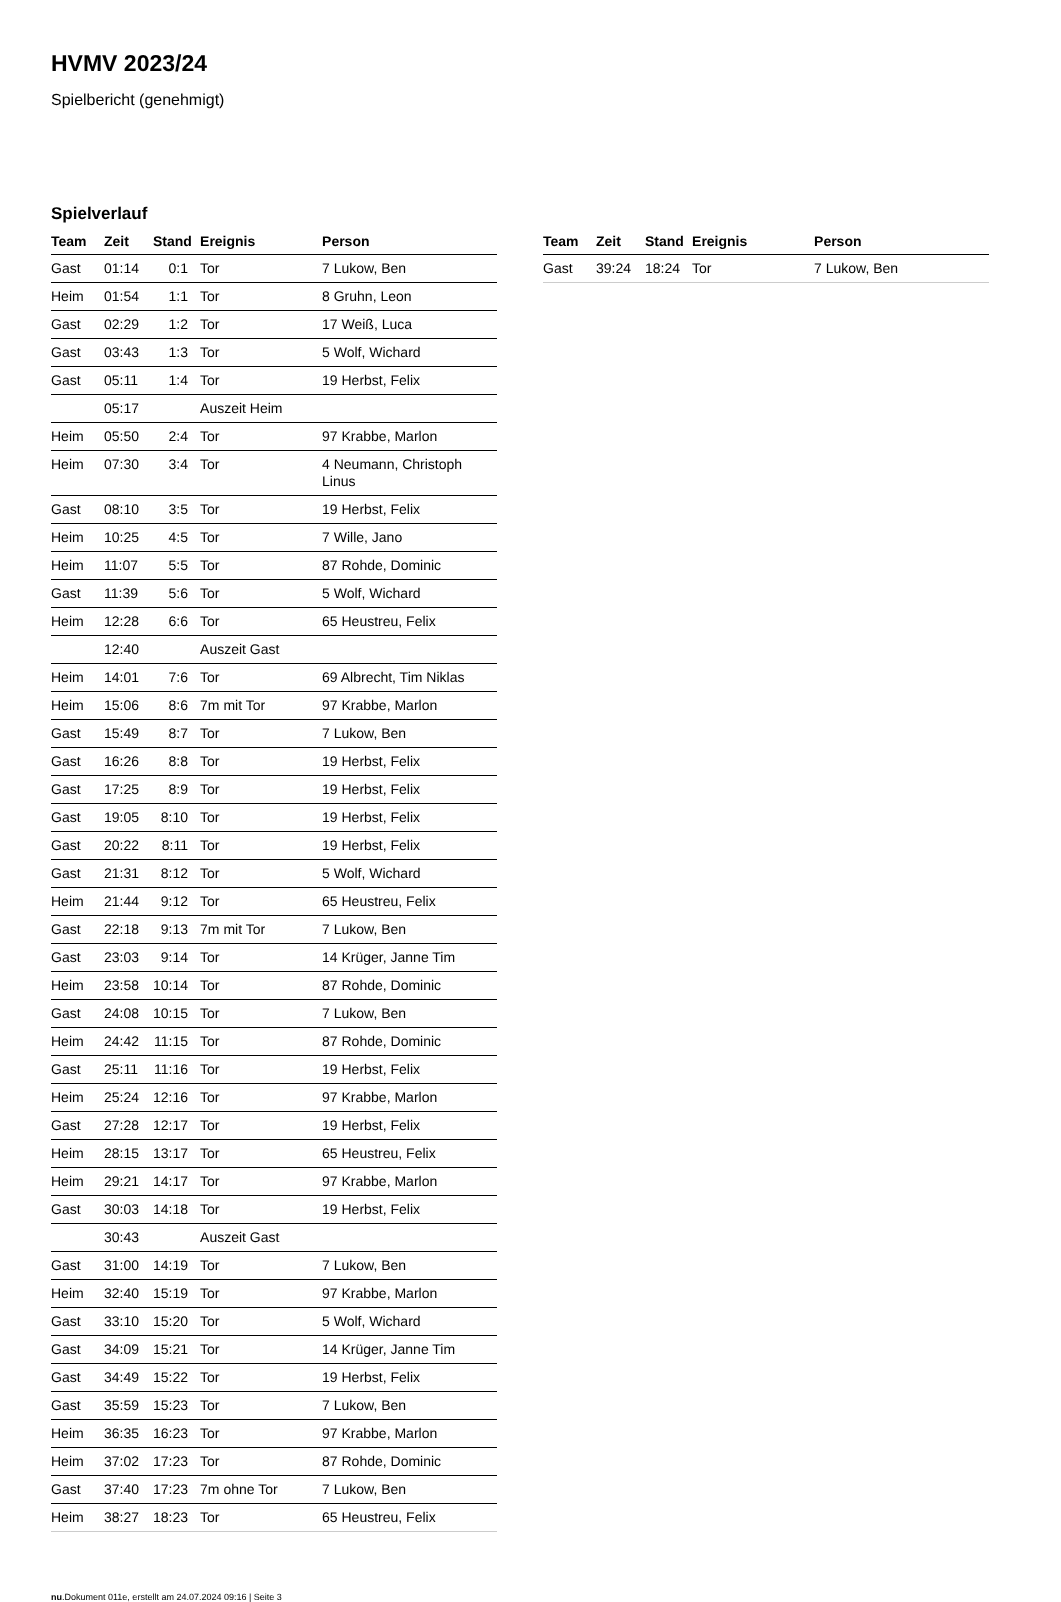HVMV 2023/24
Spielbericht (genehmigt)
Spielverlauf
| Team | Zeit | Stand | Ereignis | Person |
| --- | --- | --- | --- | --- |
| Gast | 01:14 | 0:1 | Tor | 7 Lukow, Ben |
| Heim | 01:54 | 1:1 | Tor | 8 Gruhn, Leon |
| Gast | 02:29 | 1:2 | Tor | 17 Weiß, Luca |
| Gast | 03:43 | 1:3 | Tor | 5 Wolf, Wichard |
| Gast | 05:11 | 1:4 | Tor | 19 Herbst, Felix |
| | 05:17 | | Auszeit Heim | |
| Heim | 05:50 | 2:4 | Tor | 97 Krabbe, Marlon |
| Heim | 07:30 | 3:4 | Tor | 4 Neumann, Christoph Linus |
| Gast | 08:10 | 3:5 | Tor | 19 Herbst, Felix |
| Heim | 10:25 | 4:5 | Tor | 7 Wille, Jano |
| Heim | 11:07 | 5:5 | Tor | 87 Rohde, Dominic |
| Gast | 11:39 | 5:6 | Tor | 5 Wolf, Wichard |
| Heim | 12:28 | 6:6 | Tor | 65 Heustreu, Felix |
| | 12:40 | | Auszeit Gast | |
| Heim | 14:01 | 7:6 | Tor | 69 Albrecht, Tim Niklas |
| Heim | 15:06 | 8:6 | 7m mit Tor | 97 Krabbe, Marlon |
| Gast | 15:49 | 8:7 | Tor | 7 Lukow, Ben |
| Gast | 16:26 | 8:8 | Tor | 19 Herbst, Felix |
| Gast | 17:25 | 8:9 | Tor | 19 Herbst, Felix |
| Gast | 19:05 | 8:10 | Tor | 19 Herbst, Felix |
| Gast | 20:22 | 8:11 | Tor | 19 Herbst, Felix |
| Gast | 21:31 | 8:12 | Tor | 5 Wolf, Wichard |
| Heim | 21:44 | 9:12 | Tor | 65 Heustreu, Felix |
| Gast | 22:18 | 9:13 | 7m mit Tor | 7 Lukow, Ben |
| Gast | 23:03 | 9:14 | Tor | 14 Krüger, Janne Tim |
| Heim | 23:58 | 10:14 | Tor | 87 Rohde, Dominic |
| Gast | 24:08 | 10:15 | Tor | 7 Lukow, Ben |
| Heim | 24:42 | 11:15 | Tor | 87 Rohde, Dominic |
| Gast | 25:11 | 11:16 | Tor | 19 Herbst, Felix |
| Heim | 25:24 | 12:16 | Tor | 97 Krabbe, Marlon |
| Gast | 27:28 | 12:17 | Tor | 19 Herbst, Felix |
| Heim | 28:15 | 13:17 | Tor | 65 Heustreu, Felix |
| Heim | 29:21 | 14:17 | Tor | 97 Krabbe, Marlon |
| Gast | 30:03 | 14:18 | Tor | 19 Herbst, Felix |
| | 30:43 | | Auszeit Gast | |
| Gast | 31:00 | 14:19 | Tor | 7 Lukow, Ben |
| Heim | 32:40 | 15:19 | Tor | 97 Krabbe, Marlon |
| Gast | 33:10 | 15:20 | Tor | 5 Wolf, Wichard |
| Gast | 34:09 | 15:21 | Tor | 14 Krüger, Janne Tim |
| Gast | 34:49 | 15:22 | Tor | 19 Herbst, Felix |
| Gast | 35:59 | 15:23 | Tor | 7 Lukow, Ben |
| Heim | 36:35 | 16:23 | Tor | 97 Krabbe, Marlon |
| Heim | 37:02 | 17:23 | Tor | 87 Rohde, Dominic |
| Gast | 37:40 | 17:23 | 7m ohne Tor | 7 Lukow, Ben |
| Heim | 38:27 | 18:23 | Tor | 65 Heustreu, Felix |
| Team | Zeit | Stand | Ereignis | Person |
| --- | --- | --- | --- | --- |
| Gast | 39:24 | 18:24 | Tor | 7 Lukow, Ben |
nu.Dokument 011e, erstellt am 24.07.2024 09:16 | Seite 3